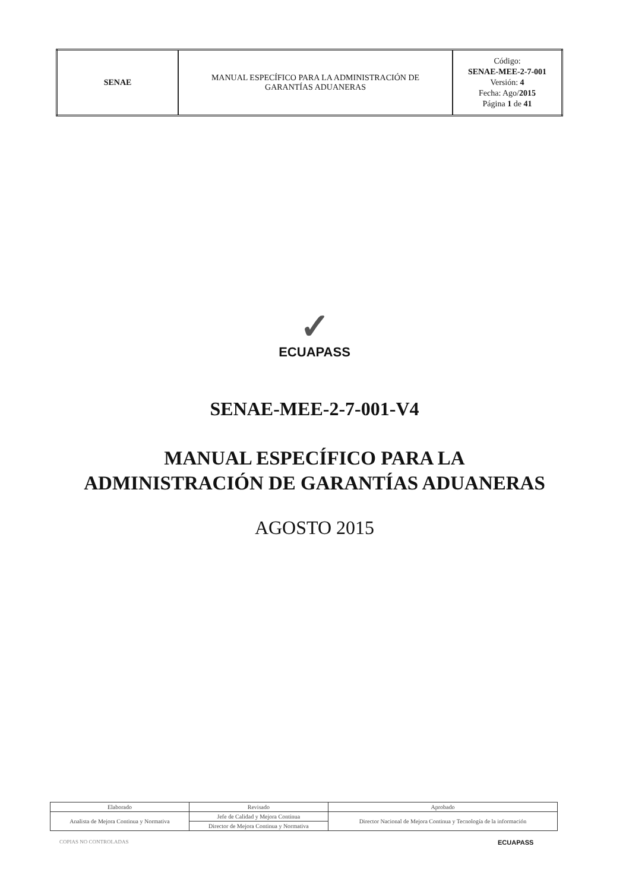| SENAE | MANUAL ESPECÍFICO PARA LA ADMINISTRACIÓN DE GARANTÍAS ADUANERAS | Código: SENAE-MEE-2-7-001 Versión: 4 Fecha: Ago/ 2015 Página 1 de 41 |
✓
ECUAPASS
SENAE-MEE-2-7-001-V4
MANUAL ESPECÍFICO PARA LA
ADMINISTRACIÓN DE GARANTÍAS ADUANERAS
AGOSTO 2015
| Elaborado | Revisado | Aprobado |
| --- | --- | --- |
| Analista de Mejora Continua y Normativa | Jefe de Calidad y Mejora Continua | Director Nacional de Mejora Continua y Tecnología de la información |
| | Director de Mejora Continua y Normativa | |
COPIAS NO CONTROLADAS ECUAPASS